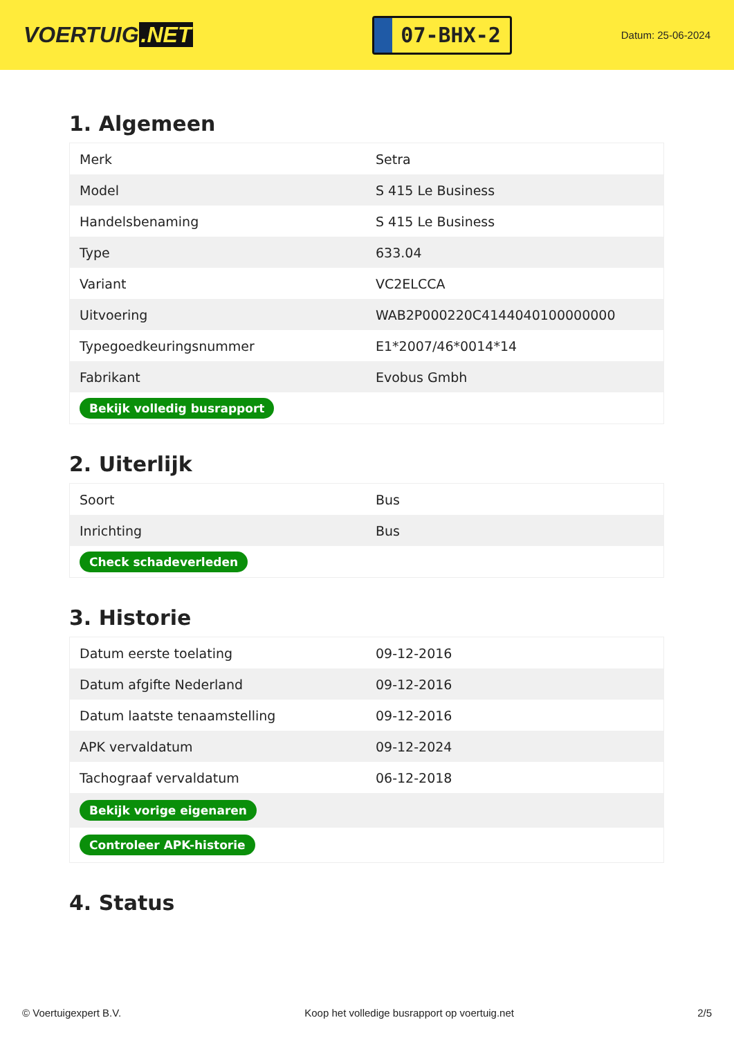VOERTUIG.NET
07-BHX-2
Datum: 25-06-2024
1. Algemeen
| Merk | Setra |
| Model | S 415 Le Business |
| Handelsbenaming | S 415 Le Business |
| Type | 633.04 |
| Variant | VC2ELCCA |
| Uitvoering | WAB2P000220C4144040100000000 |
| Typegoedkeuringsnummer | E1*2007/46*0014*14 |
| Fabrikant | Evobus Gmbh |
| Bekijk volledig busrapport | |
2. Uiterlijk
| Soort | Bus |
| Inrichting | Bus |
| Check schadeverleden | |
3. Historie
| Datum eerste toelating | 09-12-2016 |
| Datum afgifte Nederland | 09-12-2016 |
| Datum laatste tenaamstelling | 09-12-2016 |
| APK vervaldatum | 09-12-2024 |
| Tachograaf vervaldatum | 06-12-2018 |
| Bekijk vorige eigenaren | |
| Controleer APK-historie | |
4. Status
© Voertuigexpert B.V. Koop het volledige busrapport op voertuig.net 2/5